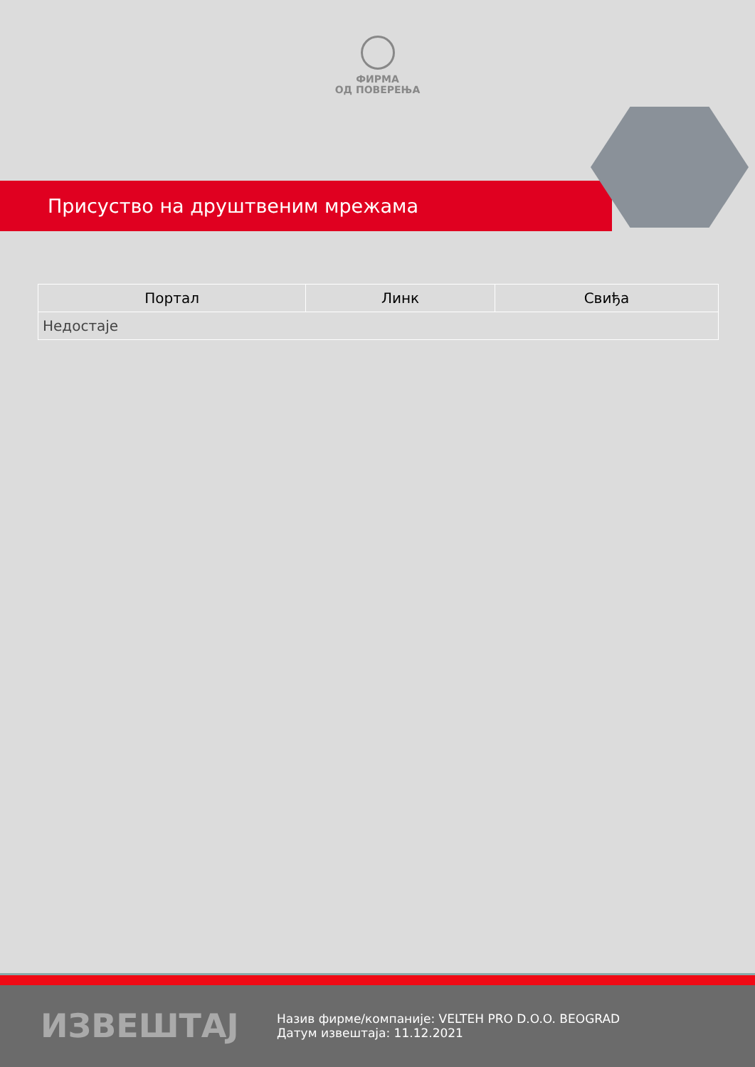ФИРМА
ОД ПОВЕРЕЊА
Присуство на друштвеним мрежама
| Портал | Линк | Свиђа |
| --- | --- | --- |
| Недостаје | | |
ИЗВЕШТАЈ
Назив фирме/компаније: VELTEH PRO D.O.O. BEOGRAD
Датум извештаја: 11.12.2021